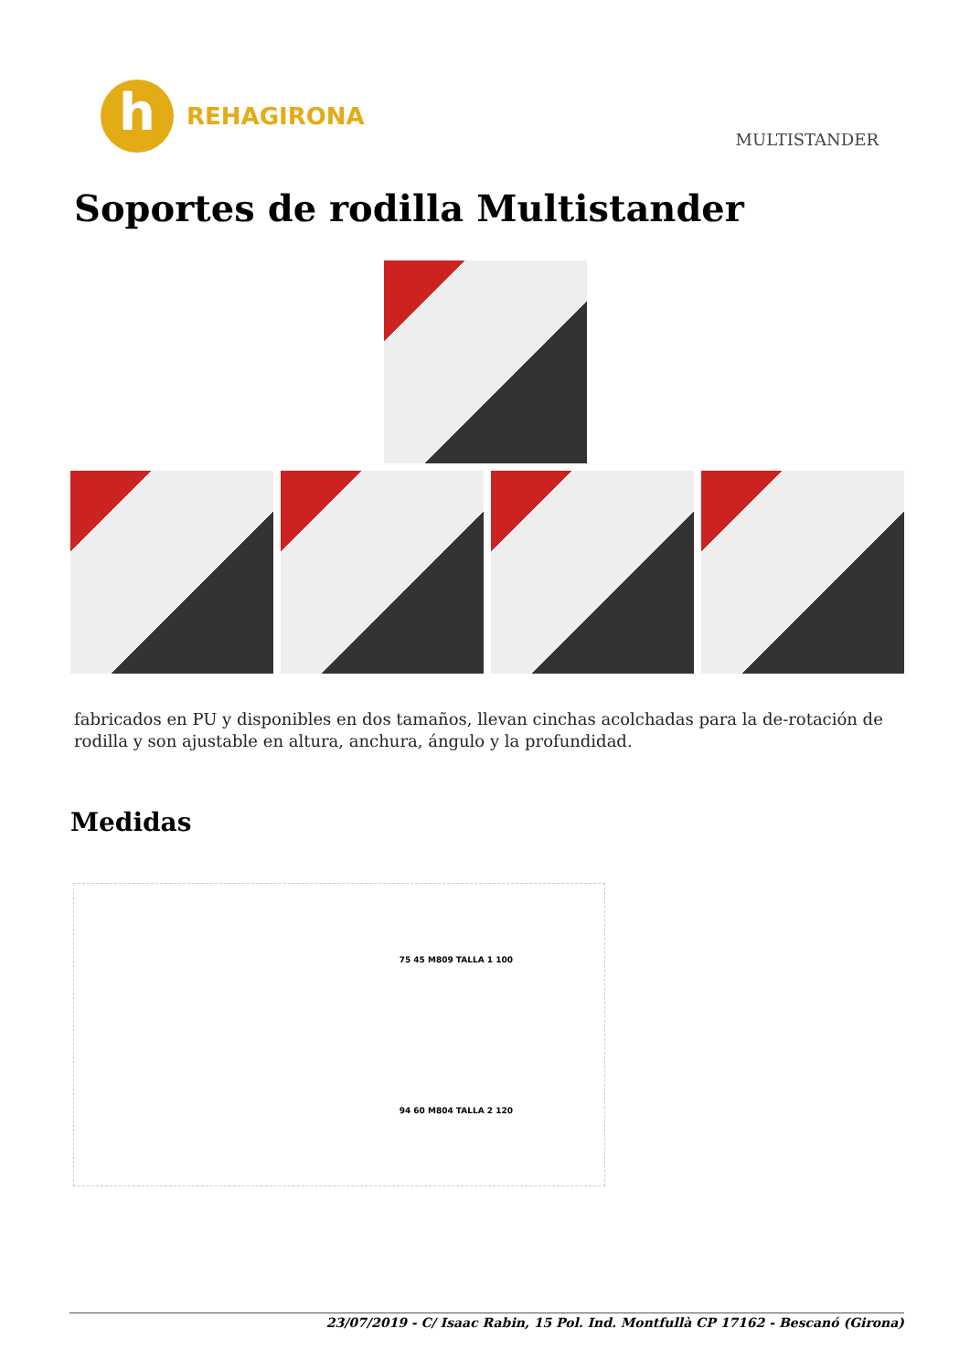h
REHAGIRONA
MULTISTANDER
Soportes de rodilla Multistander
fabricados en PU y disponibles en dos tamaños, llevan cinchas acolchadas para la de-rotación de rodilla y son ajustable en altura, anchura, ángulo y la profundidad.
Medidas
75 45 M809 TALLA 1 100
94 60 M804 TALLA 2 120
23/07/2019 - C/ Isaac Rabin, 15 Pol. Ind. Montfullà CP 17162 - Bescanó (Girona)